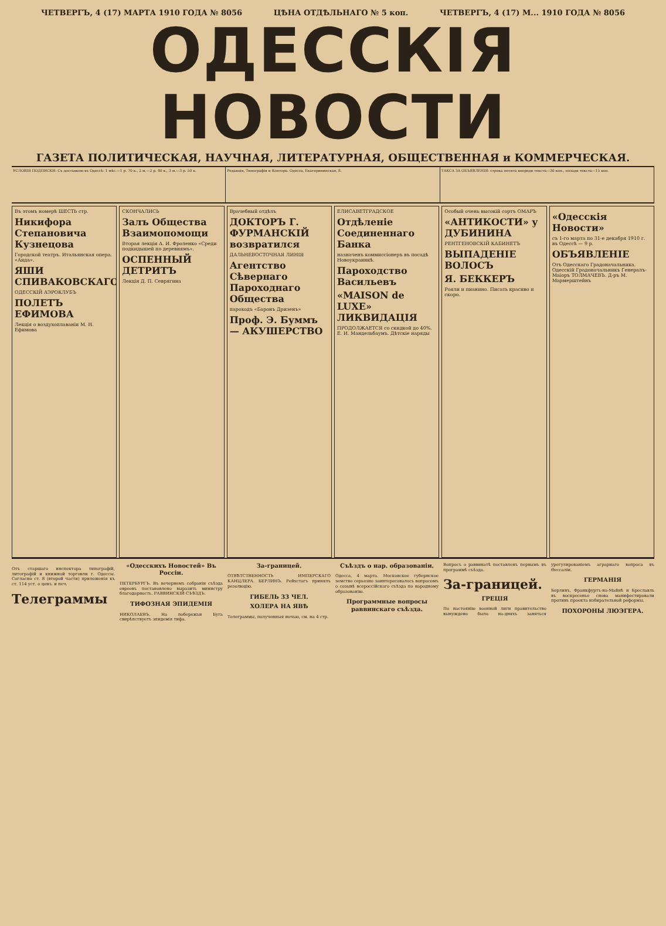ЧЕТВЕРГЪ, 4 (17) МАРТА 1910 ГОДА № 8056 ЦѢНА ОТДѢЛЬНАГО № 5 коп. ЧЕТВЕРГЪ, 4 (17) М... 1910 ГОДА № 8056
ОДЕССКІЯ НОВОСТИ
ГАЗЕТА ПОЛИТИЧЕСКАЯ, НАУЧНАЯ, ЛИТЕРАТУРНАЯ, ОБЩЕСТВЕННАЯ и КОММЕРЧЕСКАЯ.
УСЛОВІЯ ПОДПИСКИ: Съ доставкою въ Одессѣ: 1 мѣс.—1 р. 70 к., 2 м.—2 р. 40 к., 3 м.—3 р. 50 к.
Редакція, Типографія и Контора. Одесса, Екатерининская, 8.
ТАКСА ЗА ОБЪЯВЛЕНІЯ: строка петита впереди текста—30 коп., позади текста—15 коп.
Въ этомъ номерѣ ШЕСТЬ стр.
Никифора Степановича Кузнецова
Городской театръ. Итальянская опера. «Аида».
ЯШИ СПИВАКОВСКАГО
ОДЕССКІЙ АЭРОКЛУБЪ
ПОЛЕТЪ ЕФИМОВА
Лекція о воздухоплаваніи М. Н. Ефимова
СКОНЧАЛИСЬ
Залъ Общества Взаимопомощи
Вторая лекція А. И. Фроленко «Среди подкидышей по деревнямъ».
ОСПЕННЫЙ ДЕТРИТЪ
Лекція Д. П. Севрягина
Врачебный отдѣлъ
ДОКТОРЪ Г. ФУРМАНСКІЙ возвратился
ДАЛЬНЕВОСТОЧНАЯ ЛИНІЯ
Агентство Сѣвернаго Пароходнаго Общества
пароходъ «Баронъ Дризенъ»
Проф. Э. Буммъ — АКУШЕРСТВО
ЕЛИСАВЕТГРАДСКОЕ
Отдѣленіе Соединеннаго Банка
назначенъ коммиссіонеръ въ посадѣ Новоукраинкѣ.
Пароходство Васильевъ
«MAISON de LUXE» ЛИКВИДАЦІЯ
ПРОДОЛЖАЕТСЯ со скидкой до 40%. Е. И. Мандельбаумъ. Дѣтскіе наряды
Особый очень высокій сортъ ОМАРЪ
«АНТИКОСТИ» у ДУБИНИНА
РЕНТГЕНОВСКІЙ КАБИНЕТЪ
ВЫПАДЕНІЕ ВОЛОСЪ
Я. БЕККЕРЪ
Рояли и пианино. Писать красиво и скоро.
«Одесскія Новости»
съ 1-го марта по 31-е декабря 1910 г. въ Одессѣ — 9 р.
ОБЪЯВЛЕНІЕ
Отъ Одесскаго Градоначальника. Одесскій Градоначальникъ Генералъ-Маіоръ ТОЛМАЧЕВЪ. Д-ръ М. Мармерштейнъ
Отъ старшаго инспектора типографій, литографій и книжной торговли г. Одессы. Согласно ст. 8 (второй части) приложенія къ ст. 114 уст. о ценз. и печ.
Телеграммы
«Одесскихъ Новостей» Въ Россіи.
ПЕТЕРБУРГЪ. Въ вечернемъ собраніи съѣзда евреевъ постановлено выразить министру благодарность. РАВВИНСКІЙ СЪѢЗДЪ.
ТИФОЗНАЯ ЭПИДЕМІЯ
НИКОЛАЕВЪ. На побережьи Буга свирѣпствуетъ эпидемія тифа.
За-границей.
ОТВѢТСТВЕННОСТЬ ИМПЕРСКАГО КАНЦЛЕРА. БЕРЛИНЪ. Рейхстагъ принялъ резолюцію.
ГИБЕЛЬ 33 ЧЕЛ.
ХОЛЕРА НА ЯВѢ
Телеграммы, полученныя ночью, см. на 4 стр.
Съѣздъ о нар. образованіи.
Одесса, 4 марта. Московское губернское земство серьезно заинтересовалось вопросомъ о созывѣ всероссійскаго съѣзда по народному образованію.
Программные вопросы раввинскаго съѣзда.
Вопросъ о раввинатѣ поставленъ первымъ въ программѣ съѣзда.
За-границей.
ГРЕЦІЯ
По настоянію военной лиги правительство вынуждено было на-дняхъ заняться урегулированіемъ аграрнаго вопроса въ Ѳессаліи.
ГЕРМАНІЯ
Берлинъ, Франкфуртъ-на-Майнѣ и Бреславль въ воскресенье снова манифестировали противъ проекта избирательной реформы.
ПОХОРОНЫ ЛЮЭГЕРА.